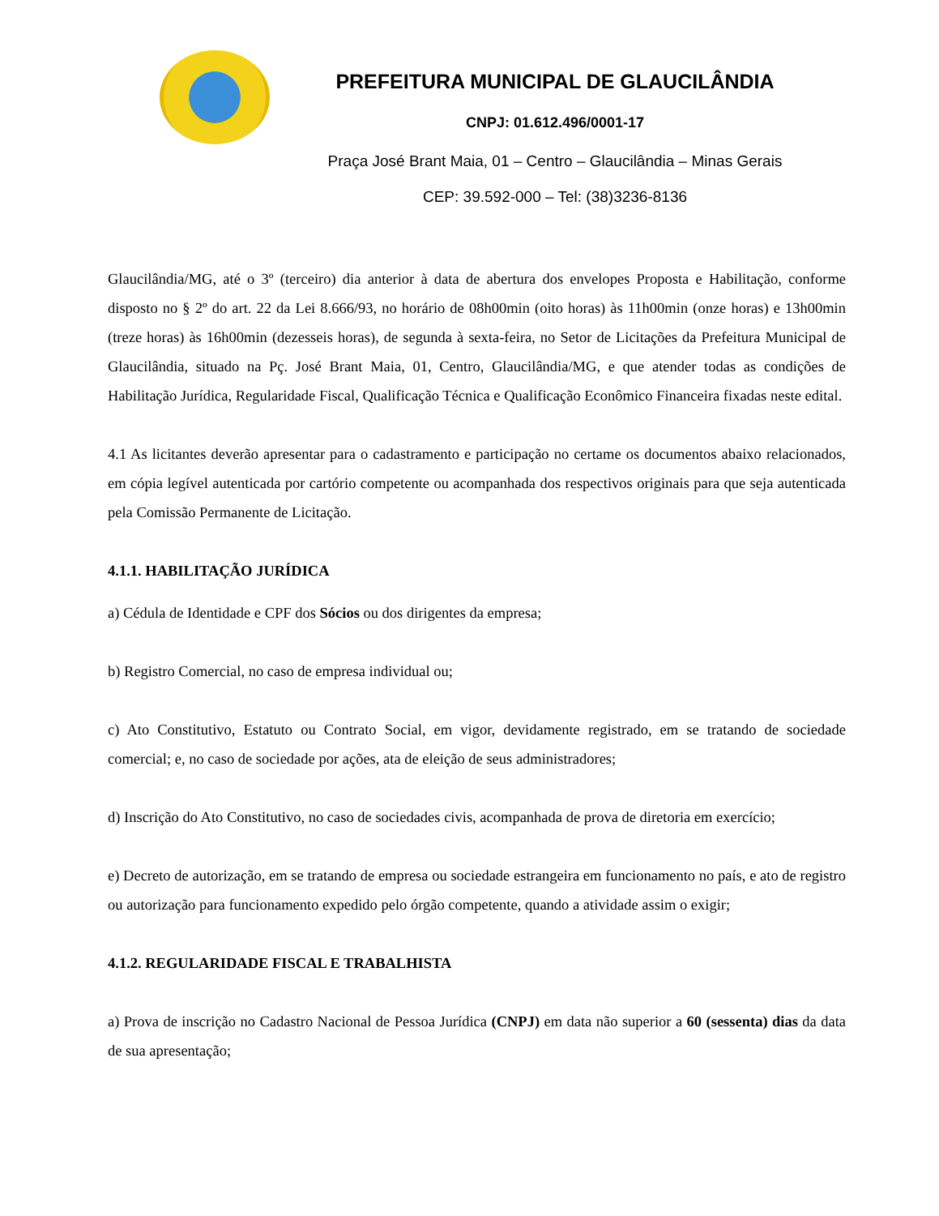PREFEITURA MUNICIPAL DE GLAUCILÂNDIA
CNPJ: 01.612.496/0001-17
Praça José Brant Maia, 01 – Centro – Glaucilândia – Minas Gerais
CEP: 39.592-000 – Tel: (38)3236-8136
Glaucilândia/MG, até o 3º (terceiro) dia anterior à data de abertura dos envelopes Proposta e Habilitação, conforme disposto no § 2º do art. 22 da Lei 8.666/93, no horário de 08h00min (oito horas) às 11h00min (onze horas) e 13h00min (treze horas) às 16h00min (dezesseis horas), de segunda à sexta-feira, no Setor de Licitações da Prefeitura Municipal de Glaucilândia, situado na Pç. José Brant Maia, 01, Centro, Glaucilândia/MG, e que atender todas as condições de Habilitação Jurídica, Regularidade Fiscal, Qualificação Técnica e Qualificação Econômico Financeira fixadas neste edital.
4.1 As licitantes deverão apresentar para o cadastramento e participação no certame os documentos abaixo relacionados, em cópia legível autenticada por cartório competente ou acompanhada dos respectivos originais para que seja autenticada pela Comissão Permanente de Licitação.
4.1.1. HABILITAÇÃO JURÍDICA
a) Cédula de Identidade e CPF dos Sócios ou dos dirigentes da empresa;
b) Registro Comercial, no caso de empresa individual ou;
c) Ato Constitutivo, Estatuto ou Contrato Social, em vigor, devidamente registrado, em se tratando de sociedade comercial; e, no caso de sociedade por ações, ata de eleição de seus administradores;
d) Inscrição do Ato Constitutivo, no caso de sociedades civis, acompanhada de prova de diretoria em exercício;
e) Decreto de autorização, em se tratando de empresa ou sociedade estrangeira em funcionamento no país, e ato de registro ou autorização para funcionamento expedido pelo órgão competente, quando a atividade assim o exigir;
4.1.2. REGULARIDADE FISCAL E TRABALHISTA
a) Prova de inscrição no Cadastro Nacional de Pessoa Jurídica (CNPJ) em data não superior a 60 (sessenta) dias da data de sua apresentação;